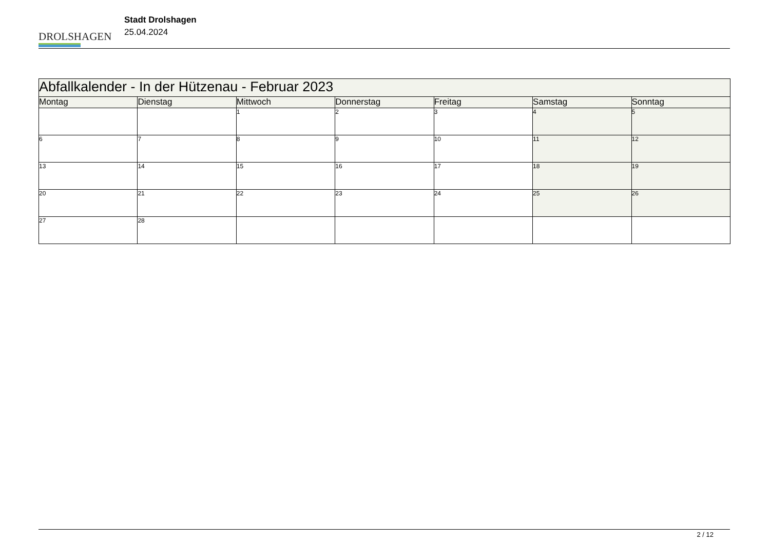DROLSHAGEN
Stadt Drolshagen
25.04.2024
| Abfallkalender - In der Hützenau - Februar 2023 | | | | | | |
| --- | --- | --- | --- | --- | --- | --- |
| Montag | Dienstag | Mittwoch | Donnerstag | Freitag | Samstag | Sonntag |
| | | 1 | 2 | 3 | 4 | 5 |
| 6 | 7 | 8 | 9 | 10 | 11 | 12 |
| 13 | 14 | 15 | 16 | 17 | 18 | 19 |
| 20 | 21 | 22 | 23 | 24 | 25 | 26 |
| 27 | 28 | | | | | |
2 / 12